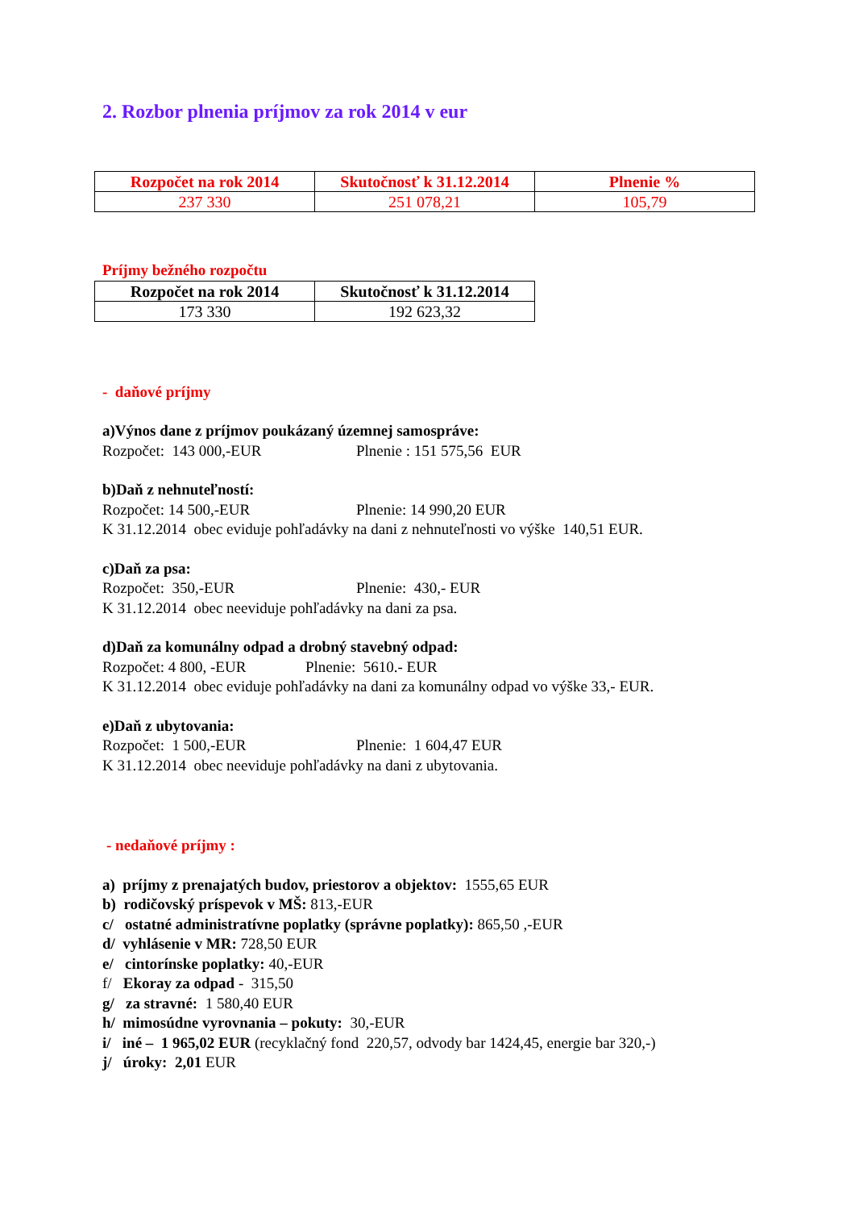2. Rozbor plnenia príjmov za rok 2014 v eur
| Rozpočet na rok 2014 | Skutočnosť k 31.12.2014 | Plnenie % |
| --- | --- | --- |
| 237 330 | 251 078,21 | 105,79 |
Príjmy bežného rozpočtu
| Rozpočet na rok 2014 | Skutočnosť k 31.12.2014 |
| --- | --- |
| 173 330 | 192 623,32 |
- daňové príjmy
a)Výnos dane z príjmov poukázaný územnej samospráve:
Rozpočet: 143 000,-EUR Plnenie : 151 575,56 EUR
b)Daň z nehnuteľností:
Rozpočet: 14 500,-EUR Plnenie: 14 990,20 EUR
K 31.12.2014 obec eviduje pohľadávky na dani z nehnuteľnosti vo výške 140,51 EUR.
c)Daň za psa:
Rozpočet: 350,-EUR Plnenie: 430,- EUR
K 31.12.2014 obec neeviduje pohľadávky na dani za psa.
d)Daň za komunálny odpad a drobný stavebný odpad:
Rozpočet: 4 800, -EUR Plnenie: 5610.- EUR
K 31.12.2014 obec eviduje pohľadávky na dani za komunálny odpad vo výške 33,- EUR.
e)Daň z ubytovania:
Rozpočet: 1 500,-EUR Plnenie: 1 604,47 EUR
K 31.12.2014 obec neeviduje pohľadávky na dani z ubytovania.
- nedaňové príjmy :
a) príjmy z prenajatých budov, priestorov a objektov: 1555,65 EUR
b) rodičovský príspevok v MŠ: 813,-EUR
c/ ostatné administratívne poplatky (správne poplatky): 865,50 ,-EUR
d/ vyhlásenie v MR: 728,50 EUR
e/ cintorínske poplatky: 40,-EUR
f/ Ekoray za odpad - 315,50
g/ za stravné: 1 580,40 EUR
h/ mimosúdne vyrovnania – pokuty: 30,-EUR
i/ iné – 1 965,02 EUR (recyklačný fond 220,57, odvody bar 1424,45, energie bar 320,-)
j/ úroky: 2,01 EUR